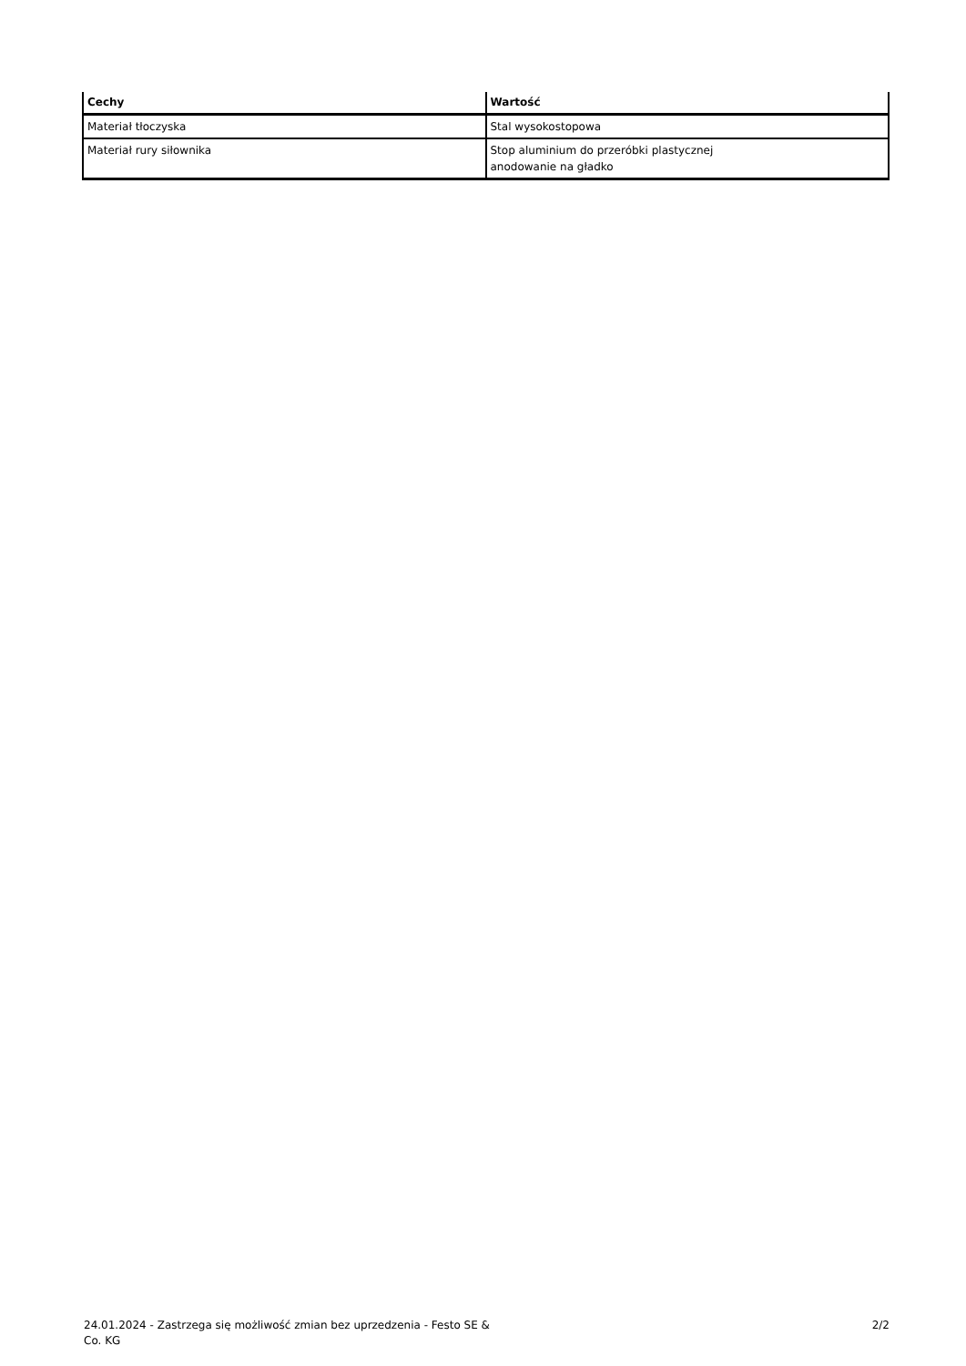| Cechy | Wartość |
| --- | --- |
| Materiał tłoczyska | Stal wysokostopowa |
| Materiał rury siłownika | Stop aluminium do przeróbki plastycznej anodowanie na gładko |
24.01.2024 - Zastrzega się możliwość zmian bez uprzedzenia - Festo SE &
Co. KG
2/2